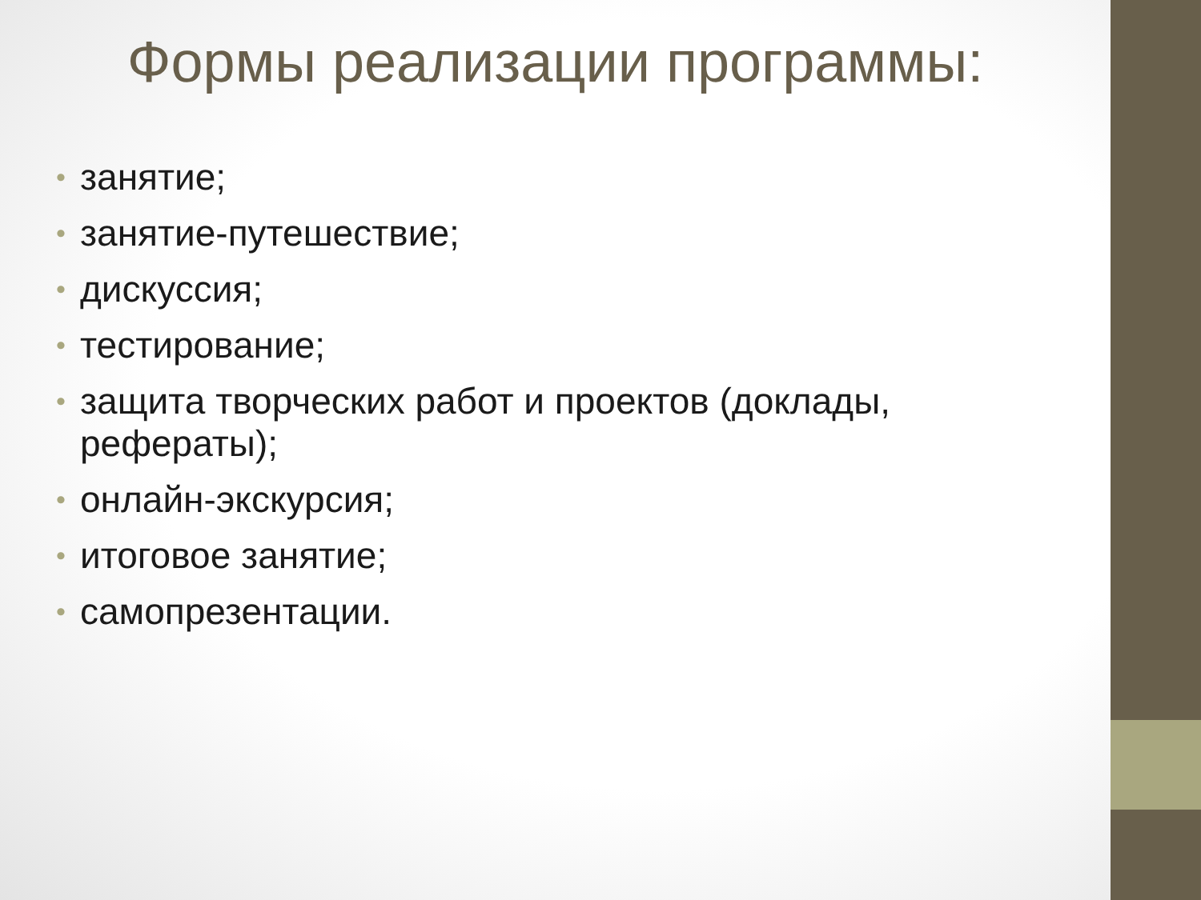Формы реализации программы:
• занятие;
• занятие-путешествие;
• дискуссия;
• тестирование;
• защита творческих работ и проектов (доклады, рефераты);
• онлайн-экскурсия;
• итоговое занятие;
• самопрезентации.